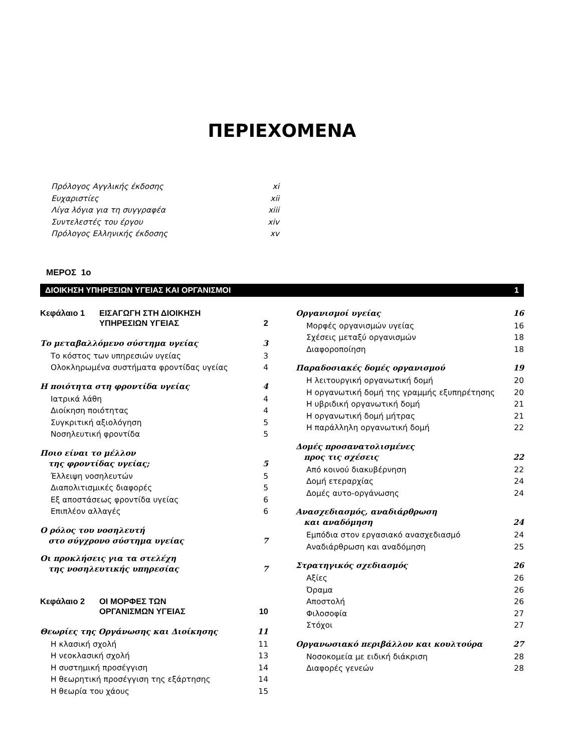ΠΕΡΙΕΧΟΜΕΝΑ
Πρόλογος Αγγλικής έκδοσης xi
Ευχαριστίες xii
Λίγα λόγια για τη συγγραφέα xiii
Συντελεστές του έργου xiv
Πρόλογος Ελληνικής έκδοσης xv
ΜΕΡΟΣ 1ο
ΔΙΟΙΚΗΣΗ ΥΠΗΡΕΣΙΩΝ ΥΓΕΙΑΣ ΚΑΙ ΟΡΓΑΝΙΣΜΟΙ 1
Κεφάλαιο 1 ΕΙΣΑΓΩΓΗ ΣΤΗ ΔΙΟΙΚΗΣΗ
ΥΠΗΡΕΣΙΩΝ ΥΓΕΙΑΣ 2
Το μεταβαλλόμενο σύστημα υγείας 3
Το κόστος των υπηρεσιών υγείας 3
Ολοκληρωμένα συστήματα φροντίδας υγείας 4
Η ποιότητα στη φροντίδα υγείας 4
Ιατρικά λάθη 4
Διοίκηση ποιότητας 4
Συγκριτική αξιολόγηση 5
Νοσηλευτική φροντίδα 5
Ποιο είναι το μέλλον
της φροντίδας υγείας; 5
Έλλειψη νοσηλευτών 5
Διαπολιτισμικές διαφορές 5
Εξ αποστάσεως φροντίδα υγείας 6
Επιπλέον αλλαγές 6
Ο ρόλος του νοσηλευτή
στο σύγχρονο σύστημα υγείας 7
Οι προκλήσεις για τα στελέχη
της νοσηλευτικής υπηρεσίας 7
Κεφάλαιο 2 ΟΙ ΜΟΡΦΕΣ ΤΩΝ
ΟΡΓΑΝΙΣΜΩΝ ΥΓΕΙΑΣ 10
Θεωρίες της Οργάνωσης και Διοίκησης 11
Η κλασική σχολή 11
Η νεοκλασική σχολή 13
Η συστημική προσέγγιση 14
Η θεωρητική προσέγγιση της εξάρτησης 14
Η θεωρία του χάους 15
Οργανισμοί υγείας 16
Μορφές οργανισμών υγείας 16
Σχέσεις μεταξύ οργανισμών 18
Διαφοροποίηση 18
Παραδοσιακές δομές οργανισμού 19
Η λειτουργική οργανωτική δομή 20
Η οργανωτική δομή της γραμμής εξυπηρέτησης 20
Η υβριδική οργανωτική δομή 21
Η οργανωτική δομή μήτρας 21
Η παράλληλη οργανωτική δομή 22
Δομές προσανατολισμένες
προς τις σχέσεις 22
Από κοινού διακυβέρνηση 22
Δομή ετεραρχίας 24
Δομές αυτο-οργάνωσης 24
Ανασχεδιασμός, αναδιάρθρωση
και αναδόμηση 24
Εμπόδια στον εργασιακό ανασχεδιασμό 24
Αναδιάρθρωση και αναδόμηση 25
Στρατηγικός σχεδιασμός 26
Αξίες 26
Όραμα 26
Αποστολή 26
Φιλοσοφία 27
Στόχοι 27
Οργανωσιακό περιβάλλον και κουλτούρα 27
Νοσοκομεία με ειδική διάκριση 28
Διαφορές γενεών 28